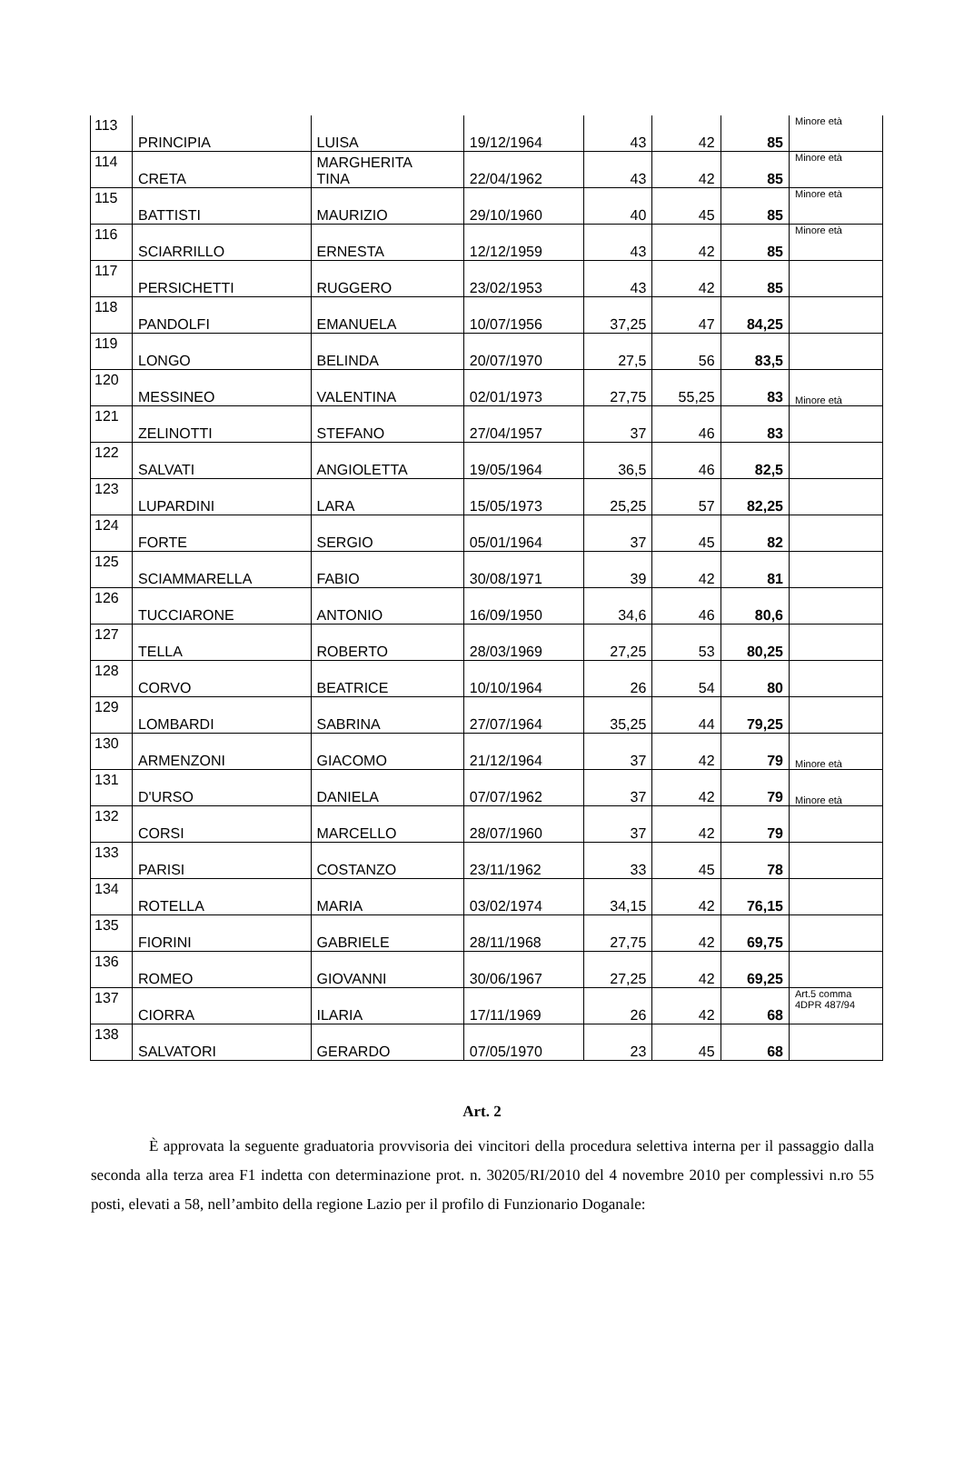| 113 | PRINCIPIA | LUISA | 19/12/1964 | 43 | 42 | 85 | Minore età |
| 114 | CRETA | MARGHERITA TINA | 22/04/1962 | 43 | 42 | 85 | Minore età |
| 115 | BATTISTI | MAURIZIO | 29/10/1960 | 40 | 45 | 85 | Minore età |
| 116 | SCIARRILLO | ERNESTA | 12/12/1959 | 43 | 42 | 85 | Minore età |
| 117 | PERSICHETTI | RUGGERO | 23/02/1953 | 43 | 42 | 85 | |
| 118 | PANDOLFI | EMANUELA | 10/07/1956 | 37,25 | 47 | 84,25 | |
| 119 | LONGO | BELINDA | 20/07/1970 | 27,5 | 56 | 83,5 | |
| 120 | MESSINEO | VALENTINA | 02/01/1973 | 27,75 | 55,25 | 83 | Minore età |
| 121 | ZELINOTTI | STEFANO | 27/04/1957 | 37 | 46 | 83 | |
| 122 | SALVATI | ANGIOLETTA | 19/05/1964 | 36,5 | 46 | 82,5 | |
| 123 | LUPARDINI | LARA | 15/05/1973 | 25,25 | 57 | 82,25 | |
| 124 | FORTE | SERGIO | 05/01/1964 | 37 | 45 | 82 | |
| 125 | SCIAMMARELLA | FABIO | 30/08/1971 | 39 | 42 | 81 | |
| 126 | TUCCIARONE | ANTONIO | 16/09/1950 | 34,6 | 46 | 80,6 | |
| 127 | TELLA | ROBERTO | 28/03/1969 | 27,25 | 53 | 80,25 | |
| 128 | CORVO | BEATRICE | 10/10/1964 | 26 | 54 | 80 | |
| 129 | LOMBARDI | SABRINA | 27/07/1964 | 35,25 | 44 | 79,25 | |
| 130 | ARMENZONI | GIACOMO | 21/12/1964 | 37 | 42 | 79 | Minore età |
| 131 | D'URSO | DANIELA | 07/07/1962 | 37 | 42 | 79 | Minore età |
| 132 | CORSI | MARCELLO | 28/07/1960 | 37 | 42 | 79 | |
| 133 | PARISI | COSTANZO | 23/11/1962 | 33 | 45 | 78 | |
| 134 | ROTELLA | MARIA | 03/02/1974 | 34,15 | 42 | 76,15 | |
| 135 | FIORINI | GABRIELE | 28/11/1968 | 27,75 | 42 | 69,75 | |
| 136 | ROMEO | GIOVANNI | 30/06/1967 | 27,25 | 42 | 69,25 | |
| 137 | CIORRA | ILARIA | 17/11/1969 | 26 | 42 | 68 | Art.5 comma 4DPR 487/94 |
| 138 | SALVATORI | GERARDO | 07/05/1970 | 23 | 45 | 68 | |
Art. 2
È approvata la seguente graduatoria provvisoria dei vincitori della procedura selettiva interna per il passaggio dalla seconda alla terza area F1 indetta con determinazione prot. n. 30205/RI/2010 del 4 novembre 2010 per complessivi n.ro 55 posti, elevati a 58, nell’ambito della regione Lazio per il profilo di Funzionario Doganale: